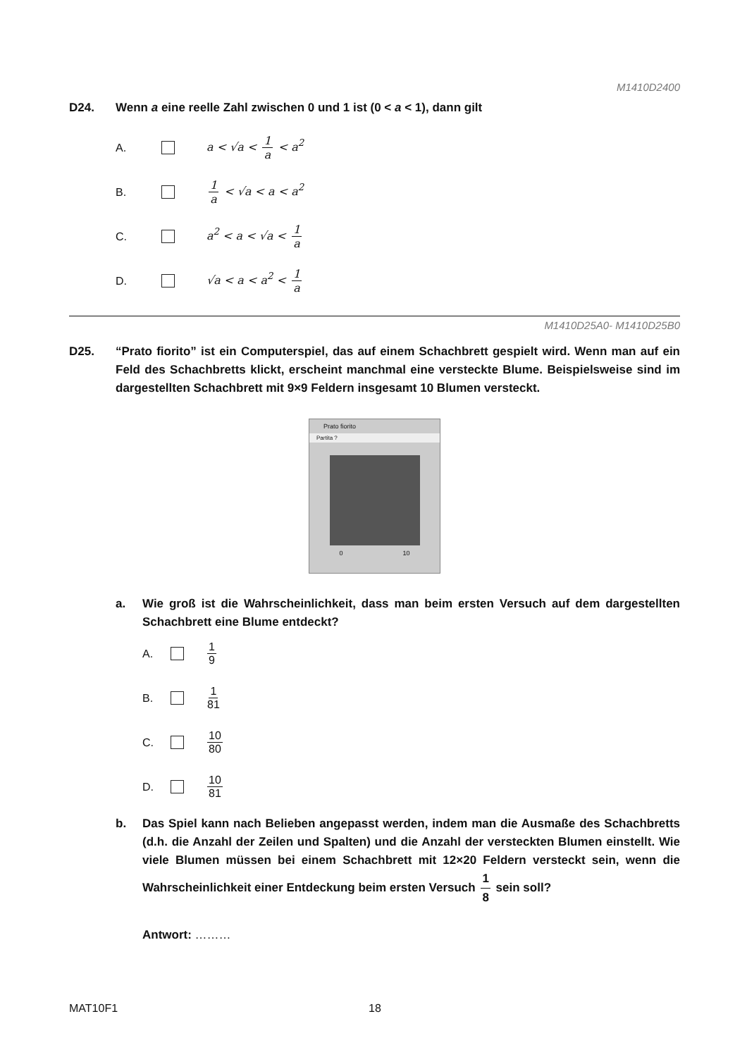M1410D2400
D24. Wenn a eine reelle Zahl zwischen 0 und 1 ist (0 < a < 1), dann gilt
A. a < √a < 1 a < a<sup>2</sup>
B. 1 a < √a < a < a<sup>2</sup>
C. a<sup>2</sup> < a < √a < 1 a
D. √a < a < a<sup>2</sup> < 1 a
M1410D25A0- M1410D25B0
D25. “Prato fiorito” ist ein Computerspiel, das auf einem Schachbrett gespielt wird. Wenn man auf ein Feld des Schachbretts klickt, erscheint manchmal eine versteckte Blume. Beispielsweise sind im dargestellten Schachbrett mit 9×9 Feldern insgesamt 10 Blumen versteckt.
Prato fiorito
Partita ?
0 10
a. Wie groß ist die Wahrscheinlichkeit, dass man beim ersten Versuch auf dem dargestellten Schachbrett eine Blume entdeckt?
A. 1 9
B. 1 81
C. 10 80
D. 10 81
b. Das Spiel kann nach Belieben angepasst werden, indem man die Ausmaße des Schachbretts (d.h. die Anzahl der Zeilen und Spalten) und die Anzahl der versteckten Blumen einstellt. Wie viele Blumen müssen bei einem Schachbrett mit 12×20 Feldern versteckt sein, wenn die Wahrscheinlichkeit einer Entdeckung beim ersten Versuch 1 8 sein soll?
Antwort: ………
MAT10F1 18